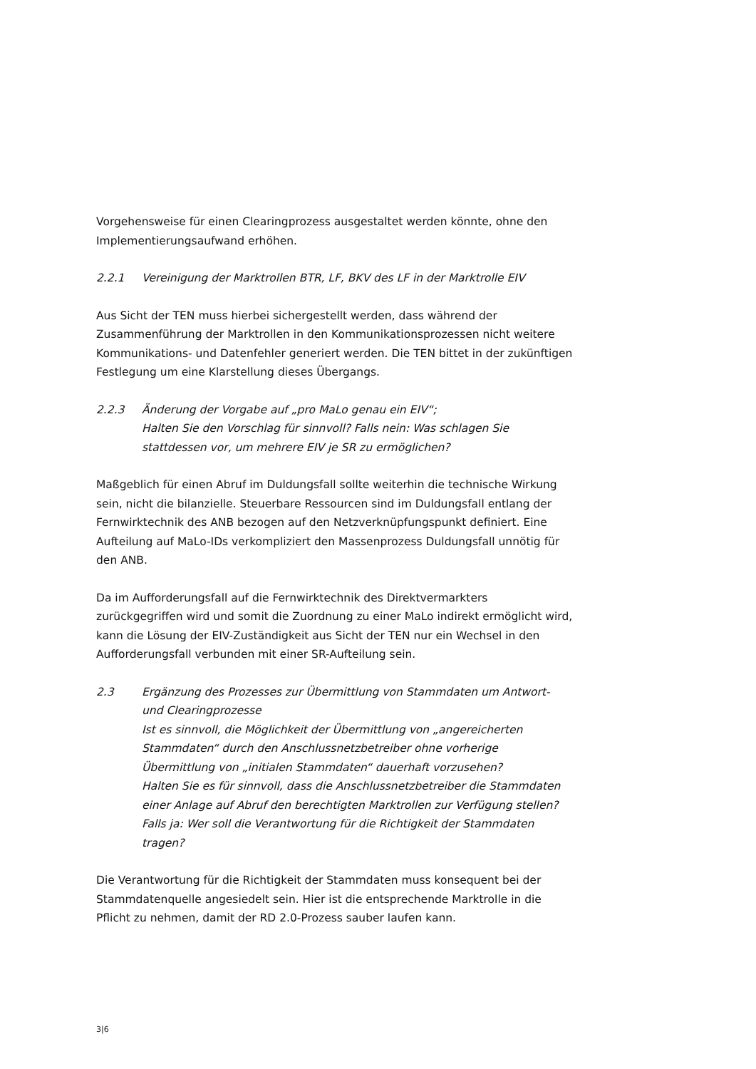Vorgehensweise für einen Clearingprozess ausgestaltet werden könnte, ohne den Implementierungsaufwand erhöhen.
2.2.1 Vereinigung der Marktrollen BTR, LF, BKV des LF in der Marktrolle EIV
Aus Sicht der TEN muss hierbei sichergestellt werden, dass während der Zusammenführung der Marktrollen in den Kommunikationsprozessen nicht weitere Kommunikations- und Datenfehler generiert werden. Die TEN bittet in der zukünftigen Festlegung um eine Klarstellung dieses Übergangs.
2.2.3 Änderung der Vorgabe auf „pro MaLo genau ein EIV“;
Halten Sie den Vorschlag für sinnvoll? Falls nein: Was schlagen Sie stattdessen vor, um mehrere EIV je SR zu ermöglichen?
Maßgeblich für einen Abruf im Duldungsfall sollte weiterhin die technische Wirkung sein, nicht die bilanzielle. Steuerbare Ressourcen sind im Duldungsfall entlang der Fernwirktechnik des ANB bezogen auf den Netzverknüpfungspunkt definiert. Eine Aufteilung auf MaLo-IDs verkompliziert den Massenprozess Duldungsfall unnötig für den ANB.
Da im Aufforderungsfall auf die Fernwirktechnik des Direktvermarkters zurückgegriffen wird und somit die Zuordnung zu einer MaLo indirekt ermöglicht wird, kann die Lösung der EIV-Zuständigkeit aus Sicht der TEN nur ein Wechsel in den Aufforderungsfall verbunden mit einer SR-Aufteilung sein.
2.3 Ergänzung des Prozesses zur Übermittlung von Stammdaten um Antwort- und Clearingprozesse
Ist es sinnvoll, die Möglichkeit der Übermittlung von „angereicherten Stammdaten“ durch den Anschlussnetzbetreiber ohne vorherige Übermittlung von „initialen Stammdaten“ dauerhaft vorzusehen?
Halten Sie es für sinnvoll, dass die Anschlussnetzbetreiber die Stammdaten einer Anlage auf Abruf den berechtigten Marktrollen zur Verfügung stellen? Falls ja: Wer soll die Verantwortung für die Richtigkeit der Stammdaten tragen?
Die Verantwortung für die Richtigkeit der Stammdaten muss konsequent bei der Stammdatenquelle angesiedelt sein. Hier ist die entsprechende Marktrolle in die Pflicht zu nehmen, damit der RD 2.0-Prozess sauber laufen kann.
3|6